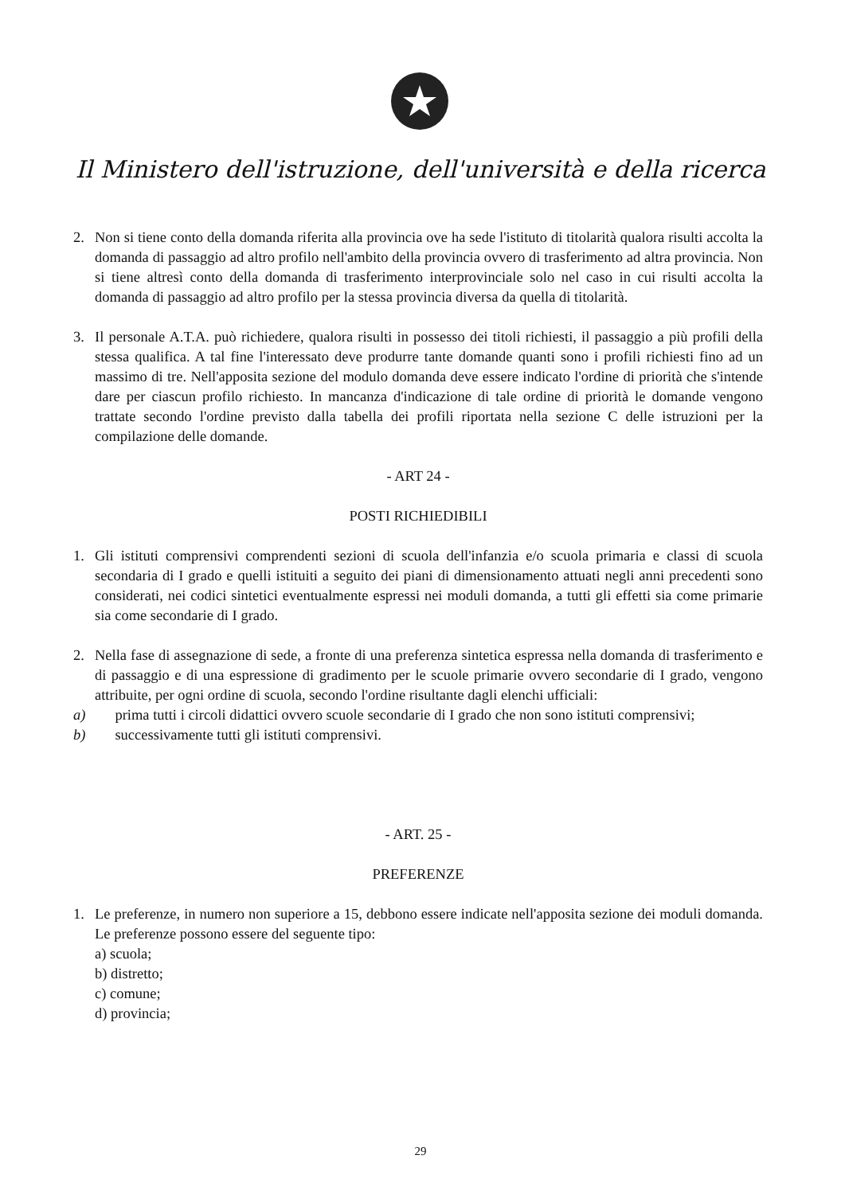Il Ministero dell'istruzione, dell'università e della ricerca
2. Non si tiene conto della domanda riferita alla provincia ove ha sede l'istituto di titolarità qualora risulti accolta la domanda di passaggio ad altro profilo nell'ambito della provincia ovvero di trasferimento ad altra provincia. Non si tiene altresì conto della domanda di trasferimento interprovinciale solo nel caso in cui risulti accolta la domanda di passaggio ad altro profilo per la stessa provincia diversa da quella di titolarità.
3. Il personale A.T.A. può richiedere, qualora risulti in possesso dei titoli richiesti, il passaggio a più profili della stessa qualifica. A tal fine l'interessato deve produrre tante domande quanti sono i profili richiesti fino ad un massimo di tre. Nell'apposita sezione del modulo domanda deve essere indicato l'ordine di priorità che s'intende dare per ciascun profilo richiesto. In mancanza d'indicazione di tale ordine di priorità le domande vengono trattate secondo l'ordine previsto dalla tabella dei profili riportata nella sezione C delle istruzioni per la compilazione delle domande.
- ART 24 -
POSTI RICHIEDIBILI
1. Gli istituti comprensivi comprendenti sezioni di scuola dell'infanzia e/o scuola primaria e classi di scuola secondaria di I grado e quelli istituiti a seguito dei piani di dimensionamento attuati negli anni precedenti sono considerati, nei codici sintetici eventualmente espressi nei moduli domanda, a tutti gli effetti sia come primarie sia come secondarie di I grado.
2. Nella fase di assegnazione di sede, a fronte di una preferenza sintetica espressa nella domanda di trasferimento e di passaggio e di una espressione di gradimento per le scuole primarie ovvero secondarie di I grado, vengono attribuite, per ogni ordine di scuola, secondo l'ordine risultante dagli elenchi ufficiali:
a) prima tutti i circoli didattici ovvero scuole secondarie di I grado che non sono istituti comprensivi;
b) successivamente tutti gli istituti comprensivi.
- ART. 25 -
PREFERENZE
1. Le preferenze, in numero non superiore a 15, debbono essere indicate nell'apposita sezione dei moduli domanda. Le preferenze possono essere del seguente tipo:
a) scuola;
b) distretto;
c) comune;
d) provincia;
29